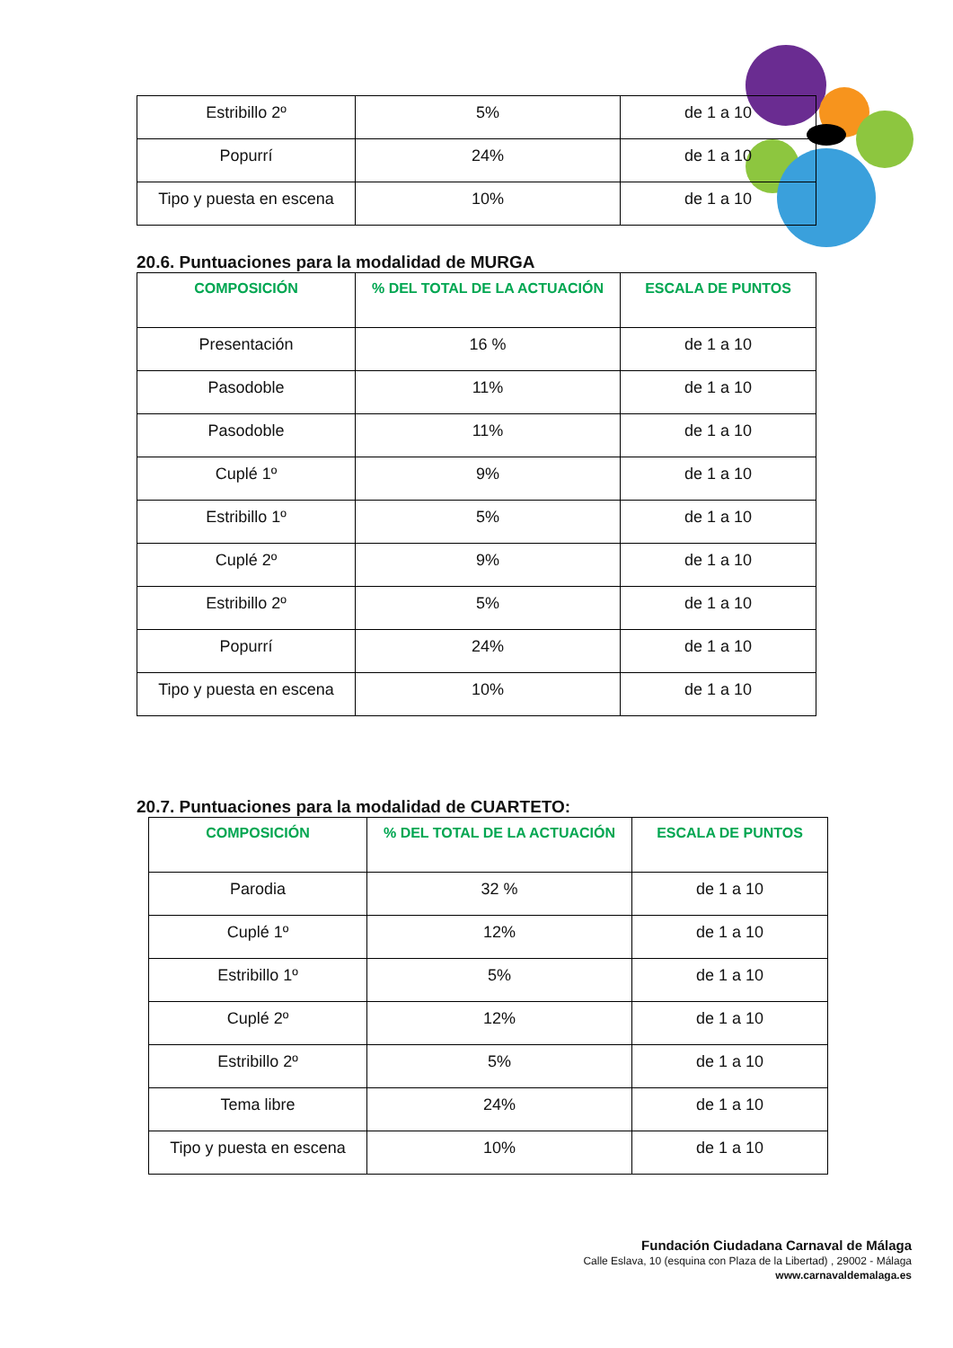| Estribillo 2º | 5% | de 1 a 10 |
| Popurrí | 24% | de 1 a 10 |
| Tipo y puesta en escena | 10% | de 1 a 10 |
20.6. Puntuaciones para la modalidad de MURGA
| COMPOSICIÓN | % DEL TOTAL DE LA ACTUACIÓN | ESCALA DE PUNTOS |
| --- | --- | --- |
| Presentación | 16 % | de 1 a 10 |
| Pasodoble | 11% | de 1 a 10 |
| Pasodoble | 11% | de 1 a 10 |
| Cuplé 1º | 9% | de 1 a 10 |
| Estribillo 1º | 5% | de 1 a 10 |
| Cuplé 2º | 9% | de 1 a 10 |
| Estribillo 2º | 5% | de 1 a 10 |
| Popurrí | 24% | de 1 a 10 |
| Tipo y puesta en escena | 10% | de 1 a 10 |
20.7. Puntuaciones para la modalidad de CUARTETO:
| COMPOSICIÓN | % DEL TOTAL DE LA ACTUACIÓN | ESCALA DE PUNTOS |
| --- | --- | --- |
| Parodia | 32 % | de 1 a 10 |
| Cuplé 1º | 12% | de 1 a 10 |
| Estribillo 1º | 5% | de 1 a 10 |
| Cuplé 2º | 12% | de 1 a 10 |
| Estribillo 2º | 5% | de 1 a 10 |
| Tema libre | 24% | de 1 a 10 |
| Tipo y puesta en escena | 10% | de 1 a 10 |
Fundación Ciudadana Carnaval de Málaga
Calle Eslava, 10 (esquina con Plaza de la Libertad) , 29002 - Málaga
www.carnavaldemalaga.es